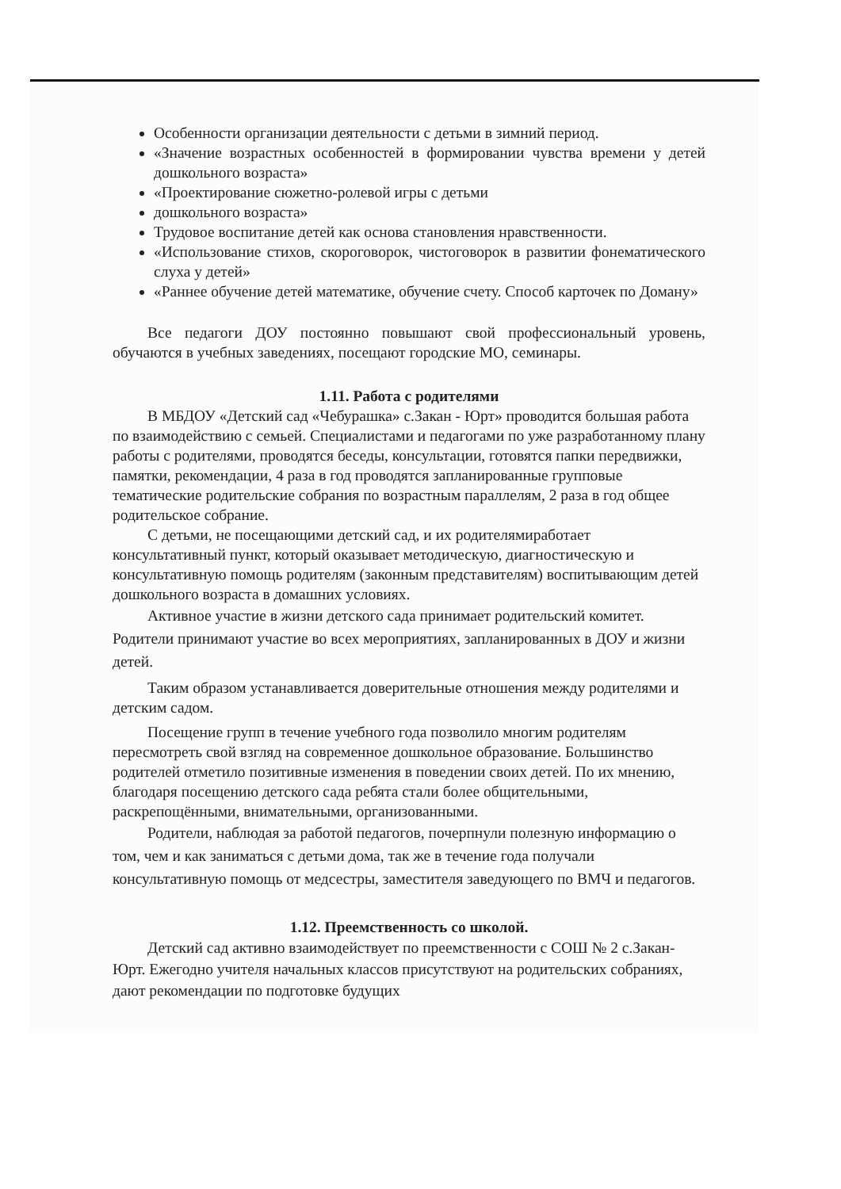Особенности организации деятельности с детьми в зимний период.
«Значение возрастных особенностей в формировании чувства времени у детей дошкольного возраста»
«Проектирование сюжетно-ролевой игры с детьми
дошкольного возраста»
Трудовое воспитание детей как основа становления нравственности.
«Использование стихов, скороговорок, чистоговорок в развитии фонематического слуха у детей»
«Раннее обучение детей математике, обучение счету. Способ карточек по Доману»
Все педагоги ДОУ постоянно повышают свой профессиональный уровень, обучаются в учебных заведениях, посещают городские МО, семинары.
1.11. Работа с родителями
В МБДОУ «Детский сад «Чебурашка» с.Закан - Юрт» проводится большая работа по взаимодействию с семьей. Специалистами и педагогами по уже разработанному плану работы с родителями, проводятся беседы, консультации, готовятся папки передвижки, памятки, рекомендации, 4 раза в год проводятся запланированные групповые тематические родительские собрания по возрастным параллелям, 2 раза в год общее родительское собрание.
С детьми, не посещающими детский сад, и их родителямиработает консультативный пункт, который оказывает методическую, диагностическую и консультативную помощь родителям (законным представителям) воспитывающим детей дошкольного возраста в домашних условиях.
Активное участие в жизни детского сада принимает родительский комитет. Родители принимают участие во всех мероприятиях, запланированных в ДОУ и жизни детей.
Таким образом устанавливается доверительные отношения между родителями и детским садом.
Посещение групп в течение учебного года позволило многим родителям пересмотреть свой взгляд на современное дошкольное образование. Большинство родителей отметило позитивные изменения в поведении своих детей. По их мнению, благодаря посещению детского сада ребята стали более общительными, раскрепощёнными, внимательными, организованными.
Родители, наблюдая за работой педагогов, почерпнули полезную информацию о том, чем и как заниматься с детьми дома, так же в течение года получали консультативную помощь от медсестры, заместителя заведующего по ВМЧ и педагогов.
1.12. Преемственность со школой.
Детский сад активно взаимодействует по преемственности с СОШ № 2 с.Закан-Юрт. Ежегодно учителя начальных классов присутствуют на родительских собраниях, дают рекомендации по подготовке будущих